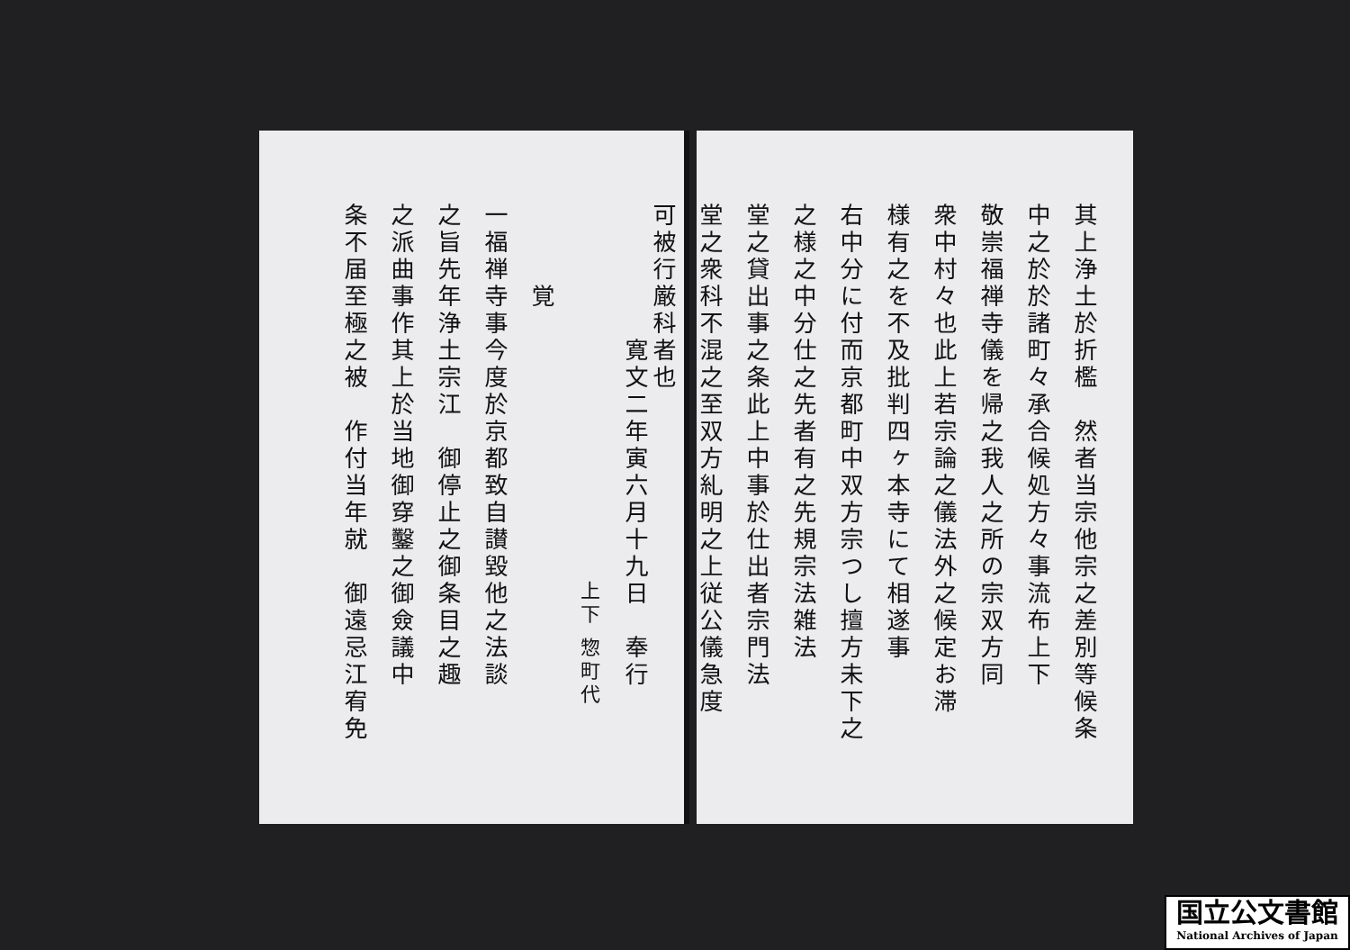寛文二年寅六月十九日　奉行
上下 惣町代
覚
一福禅寺事今度於京都致自讃毀他之法談
之旨先年浄土宗江　御停止之御条目之趣
之派曲事作其上於当地御穿鑿之御僉議中
条不届至極之被　作付当年就　御遠忌江宥免
其上浄土於折檻　然者当宗他宗之差別等候条
中之於於諸町々承合候処方々事流布上下
敬崇福禅寺儀を帰之我人之所の宗双方同
衆中村々也此上若宗論之儀法外之候定お滞
様有之を不及批判四ヶ本寺にて相遂事
右中分に付而京都町中双方宗つし擅方未下之
之様之中分仕之先者有之先規宗法雑法
堂之貸出事之条此上中事於仕出者宗門法
堂之衆科不混之至双方糺明之上従公儀急度
可被行厳科者也
国立公文書館
National Archives of Japan